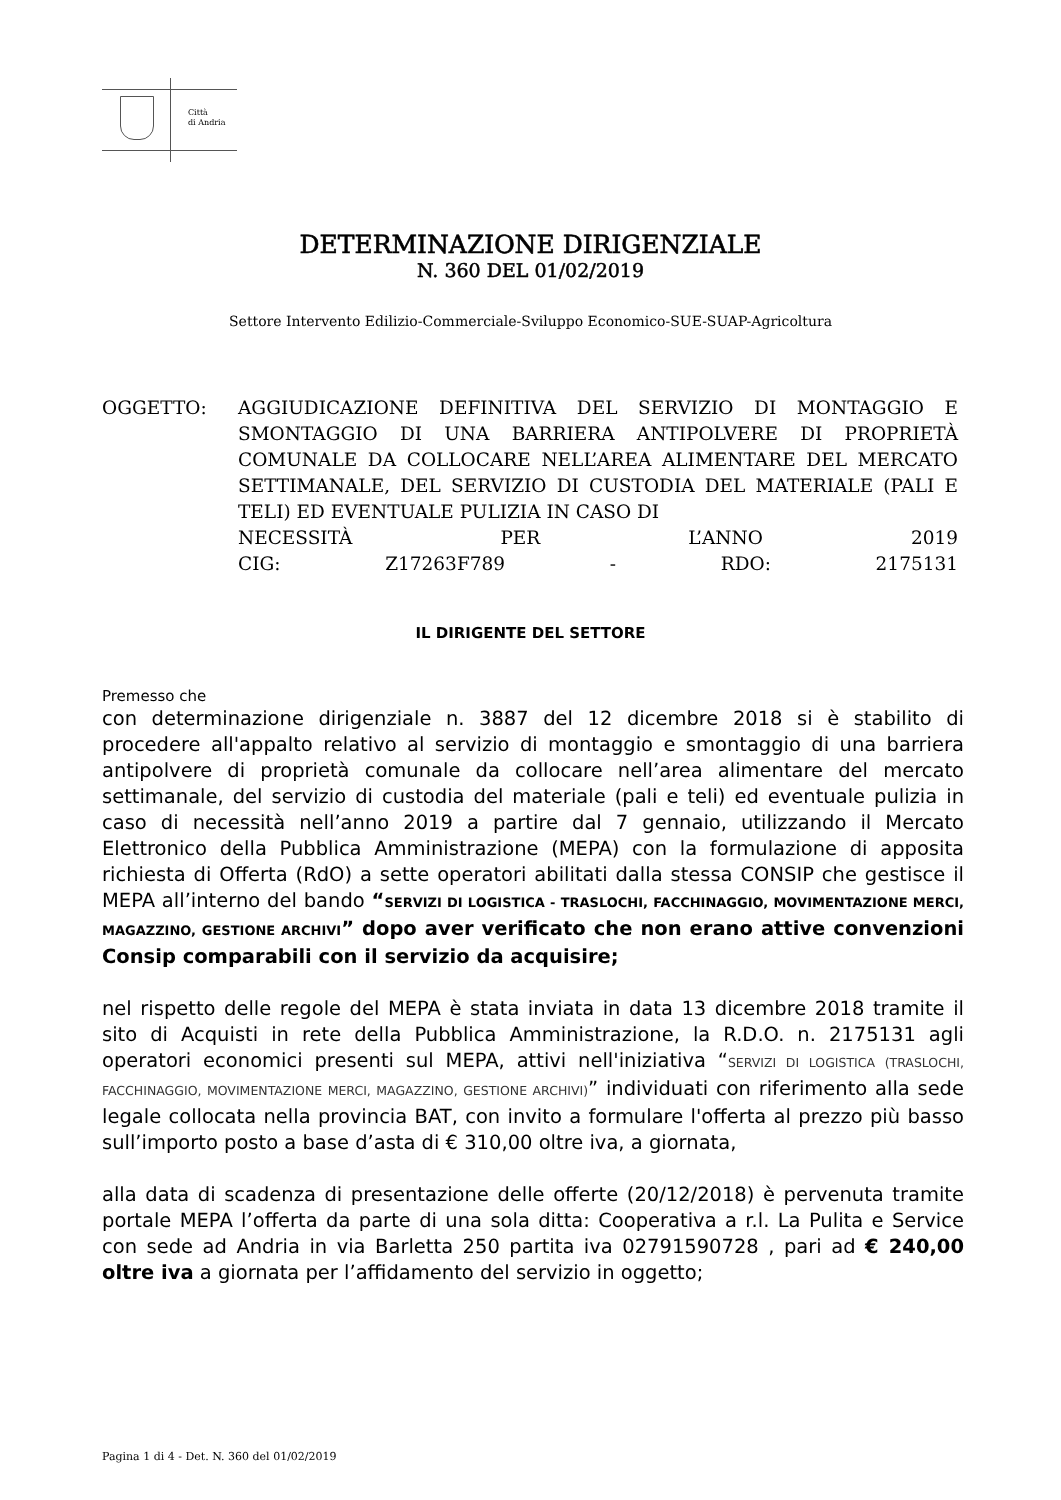Città
di Andria
DETERMINAZIONE DIRIGENZIALE
N. 360 DEL 01/02/2019
Settore Intervento Edilizio-Commerciale-Sviluppo Economico-SUE-SUAP-Agricoltura
OGGETTO: AGGIUDICAZIONE DEFINITIVA DEL SERVIZIO DI MONTAGGIO E SMONTAGGIO DI UNA BARRIERA ANTIPOLVERE DI PROPRIETÀ COMUNALE DA COLLOCARE NELL’AREA ALIMENTARE DEL MERCATO SETTIMANALE, DEL SERVIZIO DI CUSTODIA DEL MATERIALE (PALI E TELI) ED EVENTUALE PULIZIA IN CASO DI
NECESSITÀ PER L’ANNO 2019
CIG: Z17263F789 - RDO: 2175131
IL DIRIGENTE DEL SETTORE
Premesso che
con determinazione dirigenziale n. 3887 del 12 dicembre 2018 si è stabilito di procedere all'appalto relativo al servizio di montaggio e smontaggio di una barriera antipolvere di proprietà comunale da collocare nell’area alimentare del mercato settimanale, del servizio di custodia del materiale (pali e teli) ed eventuale pulizia in caso di necessità nell’anno 2019 a partire dal 7 gennaio, utilizzando il Mercato Elettronico della Pubblica Amministrazione (MEPA) con la formulazione di apposita richiesta di Offerta (RdO) a sette operatori abilitati dalla stessa CONSIP che gestisce il MEPA all’interno del bando “SERVIZI DI LOGISTICA - TRASLOCHI, FACCHINAGGIO, MOVIMENTAZIONE MERCI, MAGAZZINO, GESTIONE ARCHIVI” dopo aver verificato che non erano attive convenzioni Consip comparabili con il servizio da acquisire;
nel rispetto delle regole del MEPA è stata inviata in data 13 dicembre 2018 tramite il sito di Acquisti in rete della Pubblica Amministrazione, la R.D.O. n. 2175131 agli operatori economici presenti sul MEPA, attivi nell'iniziativa “SERVIZI DI LOGISTICA (TRASLOCHI, FACCHINAGGIO, MOVIMENTAZIONE MERCI, MAGAZZINO, GESTIONE ARCHIVI)” individuati con riferimento alla sede legale collocata nella provincia BAT, con invito a formulare l'offerta al prezzo più basso sull’importo posto a base d’asta di € 310,00 oltre iva, a giornata,
alla data di scadenza di presentazione delle offerte (20/12/2018) è pervenuta tramite portale MEPA l’offerta da parte di una sola ditta: Cooperativa a r.l. La Pulita e Service con sede ad Andria in via Barletta 250 partita iva 02791590728 , pari ad € 240,00 oltre iva a giornata per l’affidamento del servizio in oggetto;
Pagina 1 di 4 - Det. N. 360 del 01/02/2019